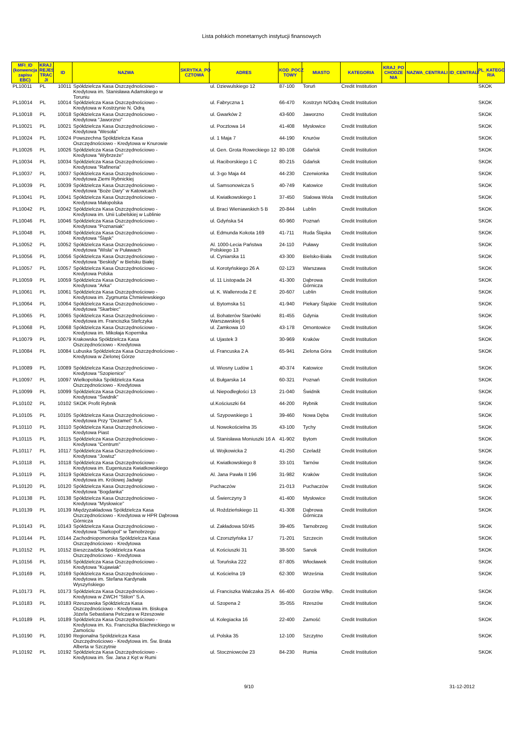Lista polskich monetarnych instytucji finansowych
| MFI_ID (konwencja zapisu EBC) | KRAJ_ REJES TRAC JI | ID | NAZWA | SKRYTKA_PO CZTOWA | ADRES | KOD_POCZ TOWY | MIASTO | KATEGORIA | KRAJ_PO CHODZE NIA | NAZWA_CENTRALI | ID_CENTRALI | PL_KATEGO RIA |
| --- | --- | --- | --- | --- | --- | --- | --- | --- | --- | --- | --- | --- |
| PL10011 | PL | 10011 | Spółdzielcza Kasa Oszczędnościowo - Kredytowa im. Stanisława Adamskiego w Toruniu | | ul. Dziewulskiego 12 | 87-100 | Toruń | Credit Institution | | | | SKOK |
| PL10014 | PL | 10014 | Spółdzielcza Kasa Oszczędnościowo - Kredytowa w Kostrzynie N. Odrą | | ul. Fabryczna 1 | 66-470 | Kostrzyn N/Odrą | Credit Institution | | | | SKOK |
| PL10018 | PL | 10018 | Spółdzielcza Kasa Oszczędnościowo - Kredytowa "Jaworzno" | | ul. Gwarków 2 | 43-600 | Jaworzno | Credit Institution | | | | SKOK |
| PL10021 | PL | 10021 | Spółdzielcza Kasa Oszczędnościowo - Kredytowa "Wesoła" | | ul. Pocztowa 14 | 41-408 | Mysłowice | Credit Institution | | | | SKOK |
| PL10024 | PL | 10024 | Powszechna Spółdzielcza Kasa Oszczędnościowo - Kredytowa w Knurowie | | ul. 1 Maja 7 | 44-190 | Knurów | Credit Institution | | | | SKOK |
| PL10026 | PL | 10026 | Spółdzielcza Kasa Oszczędnościowo - Kredytowa "Wybrzeże" | | ul. Gen. Grota Roweckiego 12 | 80-108 | Gdańsk | Credit Institution | | | | SKOK |
| PL10034 | PL | 10034 | Spółdzielcza Kasa Oszczędnościowo - Kredytowa "Rafineria" | | ul. Raciborskiego 1 C | 80-215 | Gdańsk | Credit Institution | | | | SKOK |
| PL10037 | PL | 10037 | Spółdzielcza Kasa Oszczędnościowo - Kredytowa Ziemi Rybnickiej | | ul. 3-go Maja 44 | 44-230 | Czerwionka | Credit Institution | | | | SKOK |
| PL10039 | PL | 10039 | Spółdzielcza Kasa Oszczędnościowo - Kredytowa "Boże Dary" w Katowicach | | ul. Samsonowicza 5 | 40-749 | Katowice | Credit Institution | | | | SKOK |
| PL10041 | PL | 10041 | Spółdzielcza Kasa Oszczędnościowo - Kredytowa Małopolska | | ul. Kwiatkowskiego 1 | 37-450 | Stalowa Wola | Credit Institution | | | | SKOK |
| PL10042 | PL | 10042 | Spółdzielcza Kasa Oszczędnościowo - Kredytowa im. Unii Lubelskiej w Lublinie | | ul. Braci Wieniawskich 5 B | 20-844 | Lublin | Credit Institution | | | | SKOK |
| PL10046 | PL | 10046 | Spółdzielcza Kasa Oszczędnościowo - Kredytowa "Poznaniak" | | ul. Gdyńska 54 | 60-960 | Poznań | Credit Institution | | | | SKOK |
| PL10048 | PL | 10048 | Spółdzielcza Kasa Oszczędnościowo - Kredytowa "Śląsk" | | ul. Edmunda Kokota 169 | 41-711 | Ruda Śląska | Credit Institution | | | | SKOK |
| PL10052 | PL | 10052 | Spółdzielcza Kasa Oszczędnościowo - Kredytowa "Wisła" w Puławach | | Al. 1000-Lecia Państwa Polskiego 13 | 24-110 | Puławy | Credit Institution | | | | SKOK |
| PL10056 | PL | 10056 | Spółdzielcza Kasa Oszczędnościowo - Kredytowa "Beskidy" w Bielsku Białej | | ul. Cyniarska 11 | 43-300 | Bielsko-Biała | Credit Institution | | | | SKOK |
| PL10057 | PL | 10057 | Spółdzielcza Kasa Oszczędnościowo - Kredytowa Polska | | ul. Korotyńskiego 26 A | 02-123 | Warszawa | Credit Institution | | | | SKOK |
| PL10059 | PL | 10059 | Spółdzielcza Kasa Oszczędnościowo - Kredytowa "Arka" | | ul. 11 Listopada 24 | 41-300 | Dąbrowa Górnicza | Credit Institution | | | | SKOK |
| PL10061 | PL | 10061 | Spółdzielcza Kasa Oszczędnościowo - Kredytowa im. Zygmunta Chmielewskiego | | ul. K. Wallenroda 2 E | 20-607 | Lublin | Credit Institution | | | | SKOK |
| PL10064 | PL | 10064 | Spółdzielcza Kasa Oszczędnościowo - Kredytowa "Skarbiec" | | ul. Bytomska 51 | 41-940 | Piekary Śląskie | Credit Institution | | | | SKOK |
| PL10065 | PL | 10065 | Spółdzielcza Kasa Oszczędnościowo - Kredytowa im. Franciszka Stefczyka | | ul. Bohaterów Starówki Warszawskiej 6 | 81-455 | Gdynia | Credit Institution | | | | SKOK |
| PL10068 | PL | 10068 | Spółdzielcza Kasa Oszczędnościowo - Kredytowa im. Mikołaja Kopernika | | ul. Zamkowa 10 | 43-178 | Ornontowice | Credit Institution | | | | SKOK |
| PL10079 | PL | 10079 | Krakowska Spółdzielcza Kasa Oszczędnościowo - Kredytowa | | ul. Ujastek 3 | 30-969 | Kraków | Credit Institution | | | | SKOK |
| PL10084 | PL | 10084 | Lubuska Spółdzielcza Kasa Oszczędnościowo - Kredytowa w Zielonej Górze | | ul. Francuska 2 A | 65-941 | Zielona Góra | Credit Institution | | | | SKOK |
| PL10089 | PL | 10089 | Spółdzielcza Kasa Oszczędnościowo - Kredytowa "Szopienice" | | ul. Wiosny Ludów 1 | 40-374 | Katowice | Credit Institution | | | | SKOK |
| PL10097 | PL | 10097 | Wielkopolska Spółdzielcza Kasa Oszczędnościowo - Kredytowa | | ul. Bułgarska 14 | 60-321 | Poznań | Credit Institution | | | | SKOK |
| PL10099 | PL | 10099 | Spółdzielcza Kasa Oszczędnościowo - Kredytowa "Świdnik" | | ul. Niepodległości 13 | 21-040 | Świdnik | Credit Institution | | | | SKOK |
| PL10102 | PL | 10102 | SKOK Profit Rybnik | | ul.Kościuszki 64 | 44-200 | Rybnik | Credit Institution | | | | SKOK |
| PL10105 | PL | 10105 | Spółdzielcza Kasa Oszczędnościowo - Kredytowa Przy "Dezamet" S.A. | | ul. Szypowskiego 1 | 39-460 | Nowa Dęba | Credit Institution | | | | SKOK |
| PL10110 | PL | 10110 | Spółdzielcza Kasa Oszczędnościowo - Kredytowa Piast | | ul. Nowokościelna 35 | 43-100 | Tychy | Credit Institution | | | | SKOK |
| PL10115 | PL | 10115 | Spółdzielcza Kasa Oszczędnościowo - Kredytowa "Centrum" | | ul. Stanisława Moniuszki 16 A | 41-902 | Bytom | Credit Institution | | | | SKOK |
| PL10117 | PL | 10117 | Spółdzielcza Kasa Oszczędnościowo - Kredytowa "Jowisz" | | ul. Wojkowicka 2 | 41-250 | Czeladź | Credit Institution | | | | SKOK |
| PL10118 | PL | 10118 | Spółdzielcza Kasa Oszczędnościowo - Kredytowa im. Eugeniusza Kwiatkowskiego | | ul. Kwiatkowskiego 8 | 33-101 | Tarnów | Credit Institution | | | | SKOK |
| PL10119 | PL | 10119 | Spółdzielcza Kasa Oszczędnościowo - Kredytowa im. Królowej Jadwigi | | Al. Jana Pawła II 196 | 31-982 | Kraków | Credit Institution | | | | SKOK |
| PL10120 | PL | 10120 | Spółdzielcza Kasa Oszczędnościowo - Kredytowa "Bogdanka" | | Puchaczów | 21-013 | Puchaczów | Credit Institution | | | | SKOK |
| PL10138 | PL | 10138 | Spółdzielcza Kasa Oszczędnościowo - Kredytowa "Mysłowice" | | ul. Świerczyny 3 | 41-400 | Mysłowice | Credit Institution | | | | SKOK |
| PL10139 | PL | 10139 | Międzyzakładowa Spółdzielcza Kasa Oszczędnościowo - Kredytowa w HPR Dąbrowa Górnicza | | ul. Roździeńskiego 11 | 41-308 | Dąbrowa Górnicza | Credit Institution | | | | SKOK |
| PL10143 | PL | 10143 | Spółdzielcza Kasa Oszczędnościowo - Kredytowa "Siarkopol" w Tarnobrzegu | | ul. Zakładowa 50/45 | 39-405 | Tarnobrzeg | Credit Institution | | | | SKOK |
| PL10144 | PL | 10144 | Zachodniopomorska Spółdzielcza Kasa Oszczędnościowo - Kredytowa | | ul. Czorsztyńska 17 | 71-201 | Szczecin | Credit Institution | | | | SKOK |
| PL10152 | PL | 10152 | Bieszczadzka Spółdzielcza Kasa Oszczędnościowo - Kredytowa | | ul. Kościuszki 31 | 38-500 | Sanok | Credit Institution | | | | SKOK |
| PL10156 | PL | 10156 | Spółdzielcza Kasa Oszczędnościowo - Kredytowa "Kujawiak" | | ul. Toruńska 222 | 87-805 | Włocławek | Credit Institution | | | | SKOK |
| PL10169 | PL | 10169 | Spółdzielcza Kasa Oszczędnościowo - Kredytowa im. Stefana Kardynała Wyszyńskiego | | ul. Kościelna 19 | 62-300 | Września | Credit Institution | | | | SKOK |
| PL10173 | PL | 10173 | Spółdzielcza Kasa Oszczędnościowo - Kredytowa w ZWCH "Stilon" S.A. | | ul. Franciszka Walczaka 25 A | 66-400 | Gorzów Wlkp. | Credit Institution | | | | SKOK |
| PL10183 | PL | 10183 | Rzeszowska Spółdzielcza Kasa Oszczędnościowo - Kredytowa im. Biskupa Józefa Sebastiana Pelczara w Rzeszowie | | ul. Szopena 2 | 35-055 | Rzeszów | Credit Institution | | | | SKOK |
| PL10189 | PL | 10189 | Spółdzielcza Kasa Oszczędnościowo - Kredytowa im. Ks. Franciszka Blachnickiego w Zamościu | | ul. Kolegiacka 16 | 22-400 | Zamość | Credit Institution | | | | SKOK |
| PL10190 | PL | 10190 | Regionalna Spółdzielcza Kasa Oszczędnościowo - Kredytowa im. Św. Brata Alberta w Szczytnie | | ul. Polska 35 | 12-100 | Szczytno | Credit Institution | | | | SKOK |
| PL10192 | PL | 10192 | Spółdzielcza Kasa Oszczędnościowo - Kredytowa im. Św. Jana z Kęt w Rumi | | ul. Stoczniowców 23 | 84-230 | Rumia | Credit Institution | | | | SKOK |
9/10 31-12-2012